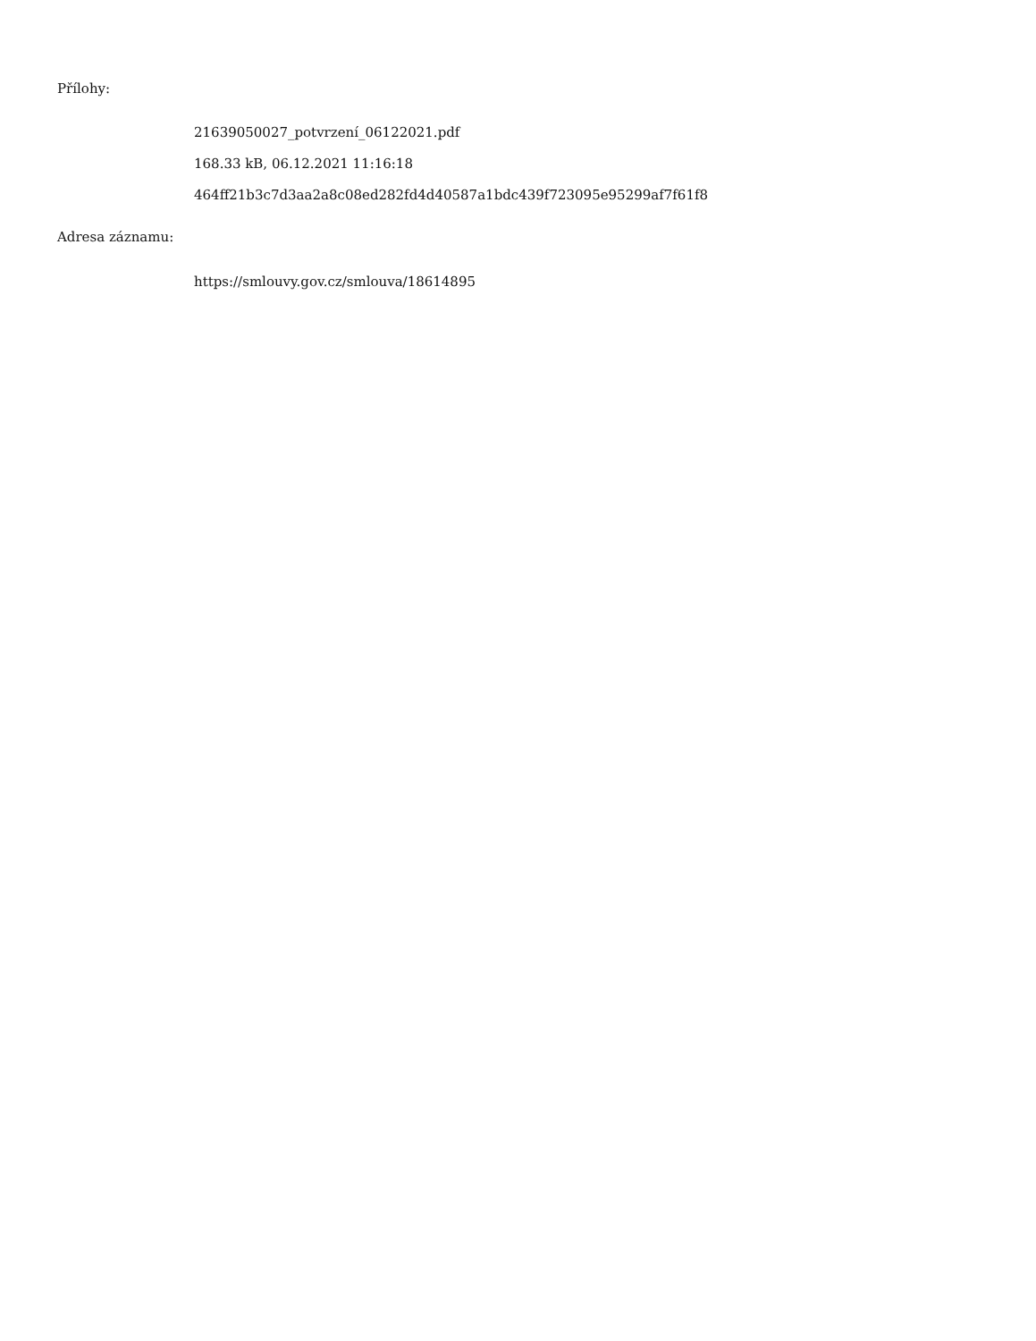Přílohy:
21639050027_potvrzení_06122021.pdf
168.33 kB, 06.12.2021 11:16:18
464ff21b3c7d3aa2a8c08ed282fd4d40587a1bdc439f723095e95299af7f61f8
Adresa záznamu:
https://smlouvy.gov.cz/smlouva/18614895